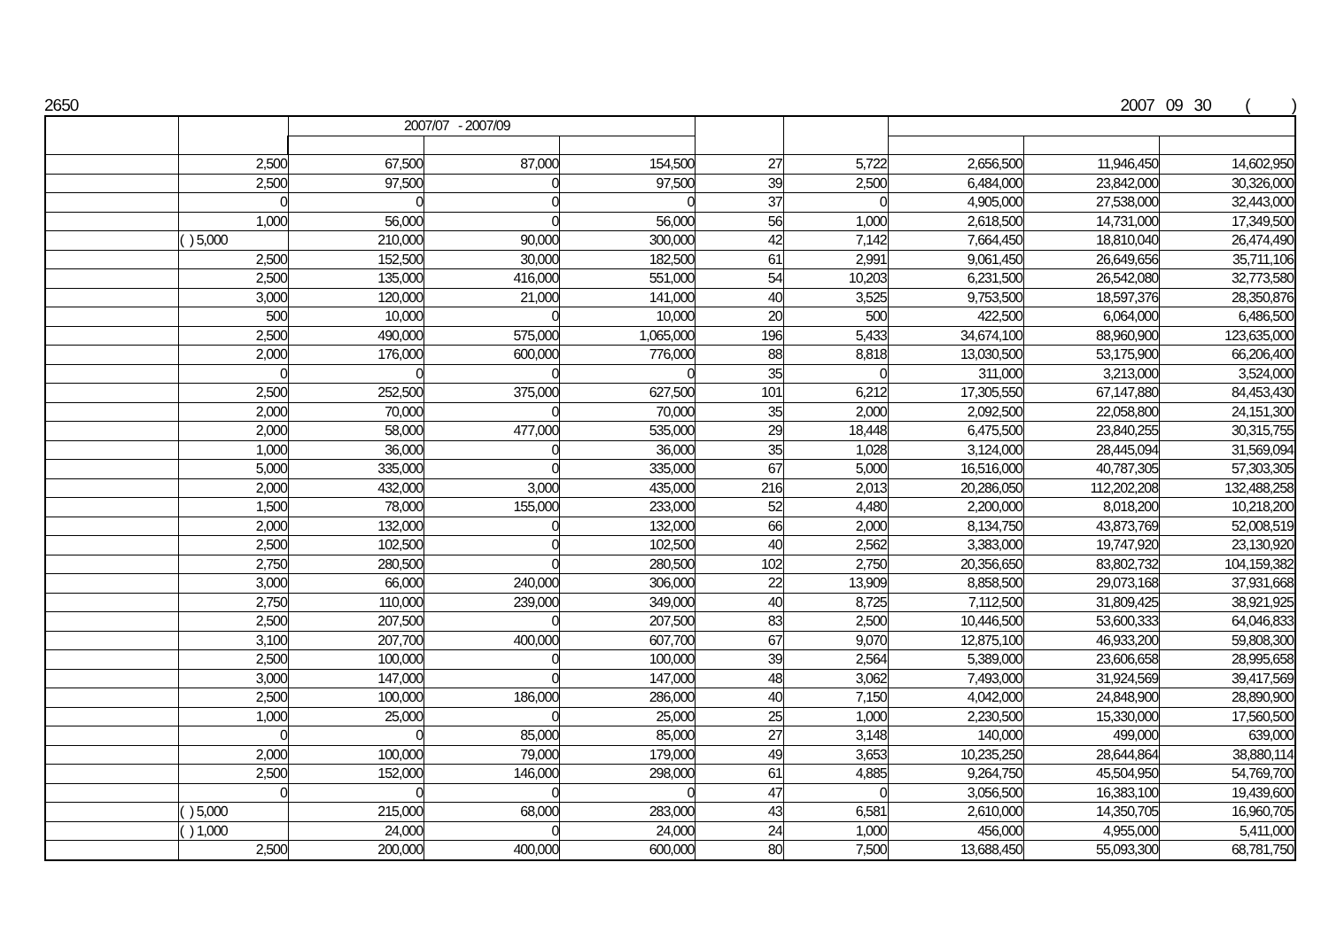2650 2007 09 30 ( )
| | | 2007/07 - 2007/09 | | | | | | | |
| --- | --- | --- | --- | --- | --- | --- | --- | --- | --- |
| | 2,500 | 67,500 | 87,000 | 154,500 | 27 | 5,722 | 2,656,500 | 11,946,450 | 14,602,950 |
| | 2,500 | 97,500 | 0 | 97,500 | 39 | 2,500 | 6,484,000 | 23,842,000 | 30,326,000 |
| | 0 | 0 | 0 | 0 | 37 | 0 | 4,905,000 | 27,538,000 | 32,443,000 |
| | 1,000 | 56,000 | 0 | 56,000 | 56 | 1,000 | 2,618,500 | 14,731,000 | 17,349,500 |
| | ( ) 5,000 | 210,000 | 90,000 | 300,000 | 42 | 7,142 | 7,664,450 | 18,810,040 | 26,474,490 |
| | 2,500 | 152,500 | 30,000 | 182,500 | 61 | 2,991 | 9,061,450 | 26,649,656 | 35,711,106 |
| | 2,500 | 135,000 | 416,000 | 551,000 | 54 | 10,203 | 6,231,500 | 26,542,080 | 32,773,580 |
| | 3,000 | 120,000 | 21,000 | 141,000 | 40 | 3,525 | 9,753,500 | 18,597,376 | 28,350,876 |
| | 500 | 10,000 | 0 | 10,000 | 20 | 500 | 422,500 | 6,064,000 | 6,486,500 |
| | 2,500 | 490,000 | 575,000 | 1,065,000 | 196 | 5,433 | 34,674,100 | 88,960,900 | 123,635,000 |
| | 2,000 | 176,000 | 600,000 | 776,000 | 88 | 8,818 | 13,030,500 | 53,175,900 | 66,206,400 |
| | 0 | 0 | 0 | 0 | 35 | 0 | 311,000 | 3,213,000 | 3,524,000 |
| | 2,500 | 252,500 | 375,000 | 627,500 | 101 | 6,212 | 17,305,550 | 67,147,880 | 84,453,430 |
| | 2,000 | 70,000 | 0 | 70,000 | 35 | 2,000 | 2,092,500 | 22,058,800 | 24,151,300 |
| | 2,000 | 58,000 | 477,000 | 535,000 | 29 | 18,448 | 6,475,500 | 23,840,255 | 30,315,755 |
| | 1,000 | 36,000 | 0 | 36,000 | 35 | 1,028 | 3,124,000 | 28,445,094 | 31,569,094 |
| | 5,000 | 335,000 | 0 | 335,000 | 67 | 5,000 | 16,516,000 | 40,787,305 | 57,303,305 |
| | 2,000 | 432,000 | 3,000 | 435,000 | 216 | 2,013 | 20,286,050 | 112,202,208 | 132,488,258 |
| | 1,500 | 78,000 | 155,000 | 233,000 | 52 | 4,480 | 2,200,000 | 8,018,200 | 10,218,200 |
| | 2,000 | 132,000 | 0 | 132,000 | 66 | 2,000 | 8,134,750 | 43,873,769 | 52,008,519 |
| | 2,500 | 102,500 | 0 | 102,500 | 40 | 2,562 | 3,383,000 | 19,747,920 | 23,130,920 |
| | 2,750 | 280,500 | 0 | 280,500 | 102 | 2,750 | 20,356,650 | 83,802,732 | 104,159,382 |
| | 3,000 | 66,000 | 240,000 | 306,000 | 22 | 13,909 | 8,858,500 | 29,073,168 | 37,931,668 |
| | 2,750 | 110,000 | 239,000 | 349,000 | 40 | 8,725 | 7,112,500 | 31,809,425 | 38,921,925 |
| | 2,500 | 207,500 | 0 | 207,500 | 83 | 2,500 | 10,446,500 | 53,600,333 | 64,046,833 |
| | 3,100 | 207,700 | 400,000 | 607,700 | 67 | 9,070 | 12,875,100 | 46,933,200 | 59,808,300 |
| | 2,500 | 100,000 | 0 | 100,000 | 39 | 2,564 | 5,389,000 | 23,606,658 | 28,995,658 |
| | 3,000 | 147,000 | 0 | 147,000 | 48 | 3,062 | 7,493,000 | 31,924,569 | 39,417,569 |
| | 2,500 | 100,000 | 186,000 | 286,000 | 40 | 7,150 | 4,042,000 | 24,848,900 | 28,890,900 |
| | 1,000 | 25,000 | 0 | 25,000 | 25 | 1,000 | 2,230,500 | 15,330,000 | 17,560,500 |
| | 0 | 0 | 85,000 | 85,000 | 27 | 3,148 | 140,000 | 499,000 | 639,000 |
| | 2,000 | 100,000 | 79,000 | 179,000 | 49 | 3,653 | 10,235,250 | 28,644,864 | 38,880,114 |
| | 2,500 | 152,000 | 146,000 | 298,000 | 61 | 4,885 | 9,264,750 | 45,504,950 | 54,769,700 |
| | 0 | 0 | 0 | 0 | 47 | 0 | 3,056,500 | 16,383,100 | 19,439,600 |
| | ( ) 5,000 | 215,000 | 68,000 | 283,000 | 43 | 6,581 | 2,610,000 | 14,350,705 | 16,960,705 |
| | ( ) 1,000 | 24,000 | 0 | 24,000 | 24 | 1,000 | 456,000 | 4,955,000 | 5,411,000 |
| | 2,500 | 200,000 | 400,000 | 600,000 | 80 | 7,500 | 13,688,450 | 55,093,300 | 68,781,750 |